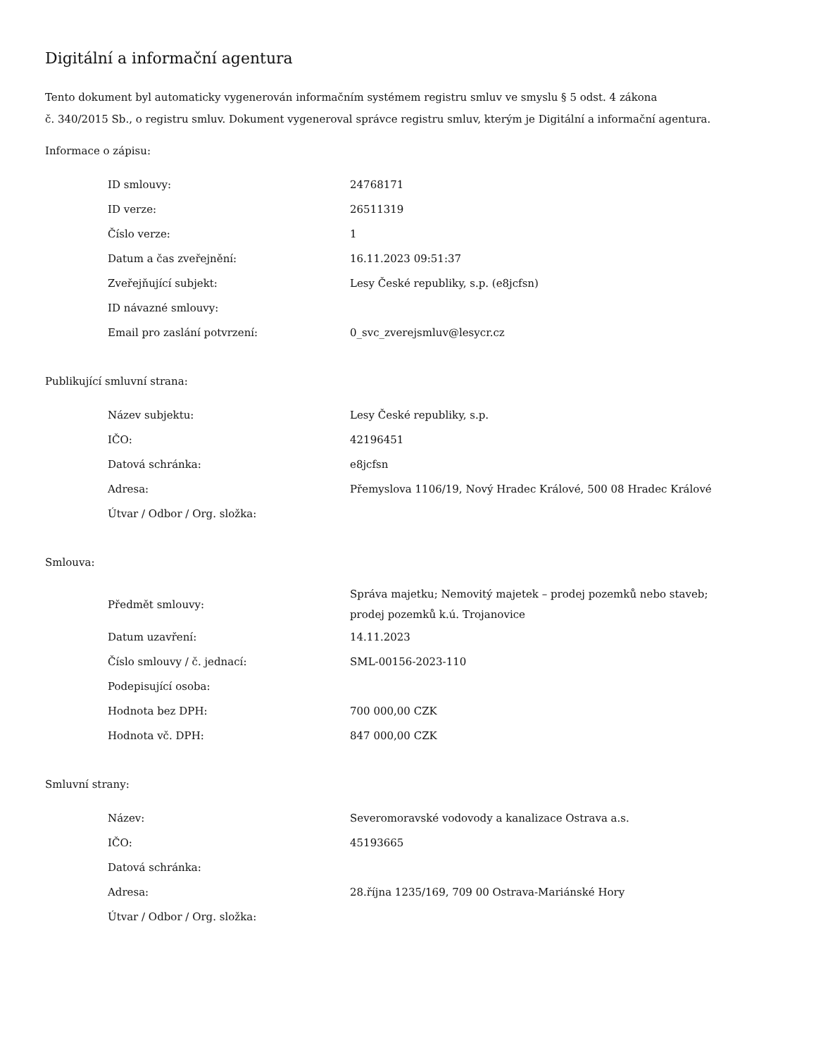Digitální a informační agentura
Tento dokument byl automaticky vygenerován informačním systémem registru smluv ve smyslu § 5 odst. 4 zákona
č. 340/2015 Sb., o registru smluv. Dokument vygeneroval správce registru smluv, kterým je Digitální a informační agentura.
Informace o zápisu:
| ID smlouvy: | 24768171 |
| ID verze: | 26511319 |
| Číslo verze: | 1 |
| Datum a čas zveřejnění: | 16.11.2023 09:51:37 |
| Zveřejňující subjekt: | Lesy České republiky, s.p. (e8jcfsn) |
| ID návazné smlouvy: | |
| Email pro zaslání potvrzení: | 0_svc_zverejsmluv@lesycr.cz |
Publikující smluvní strana:
| Název subjektu: | Lesy České republiky, s.p. |
| IČO: | 42196451 |
| Datová schránka: | e8jcfsn |
| Adresa: | Přemyslova 1106/19, Nový Hradec Králové, 500 08 Hradec Králové |
| Útvar / Odbor / Org. složka: | |
Smlouva:
| Předmět smlouvy: | Správa majetku; Nemovitý majetek – prodej pozemků nebo staveb; prodej pozemků k.ú. Trojanovice |
| Datum uzavření: | 14.11.2023 |
| Číslo smlouvy / č. jednací: | SML-00156-2023-110 |
| Podepisující osoba: | |
| Hodnota bez DPH: | 700 000,00 CZK |
| Hodnota vč. DPH: | 847 000,00 CZK |
Smluvní strany:
| Název: | Severomoravské vodovody a kanalizace Ostrava a.s. |
| IČO: | 45193665 |
| Datová schránka: | |
| Adresa: | 28.října 1235/169, 709 00 Ostrava-Mariánské Hory |
| Útvar / Odbor / Org. složka: | |